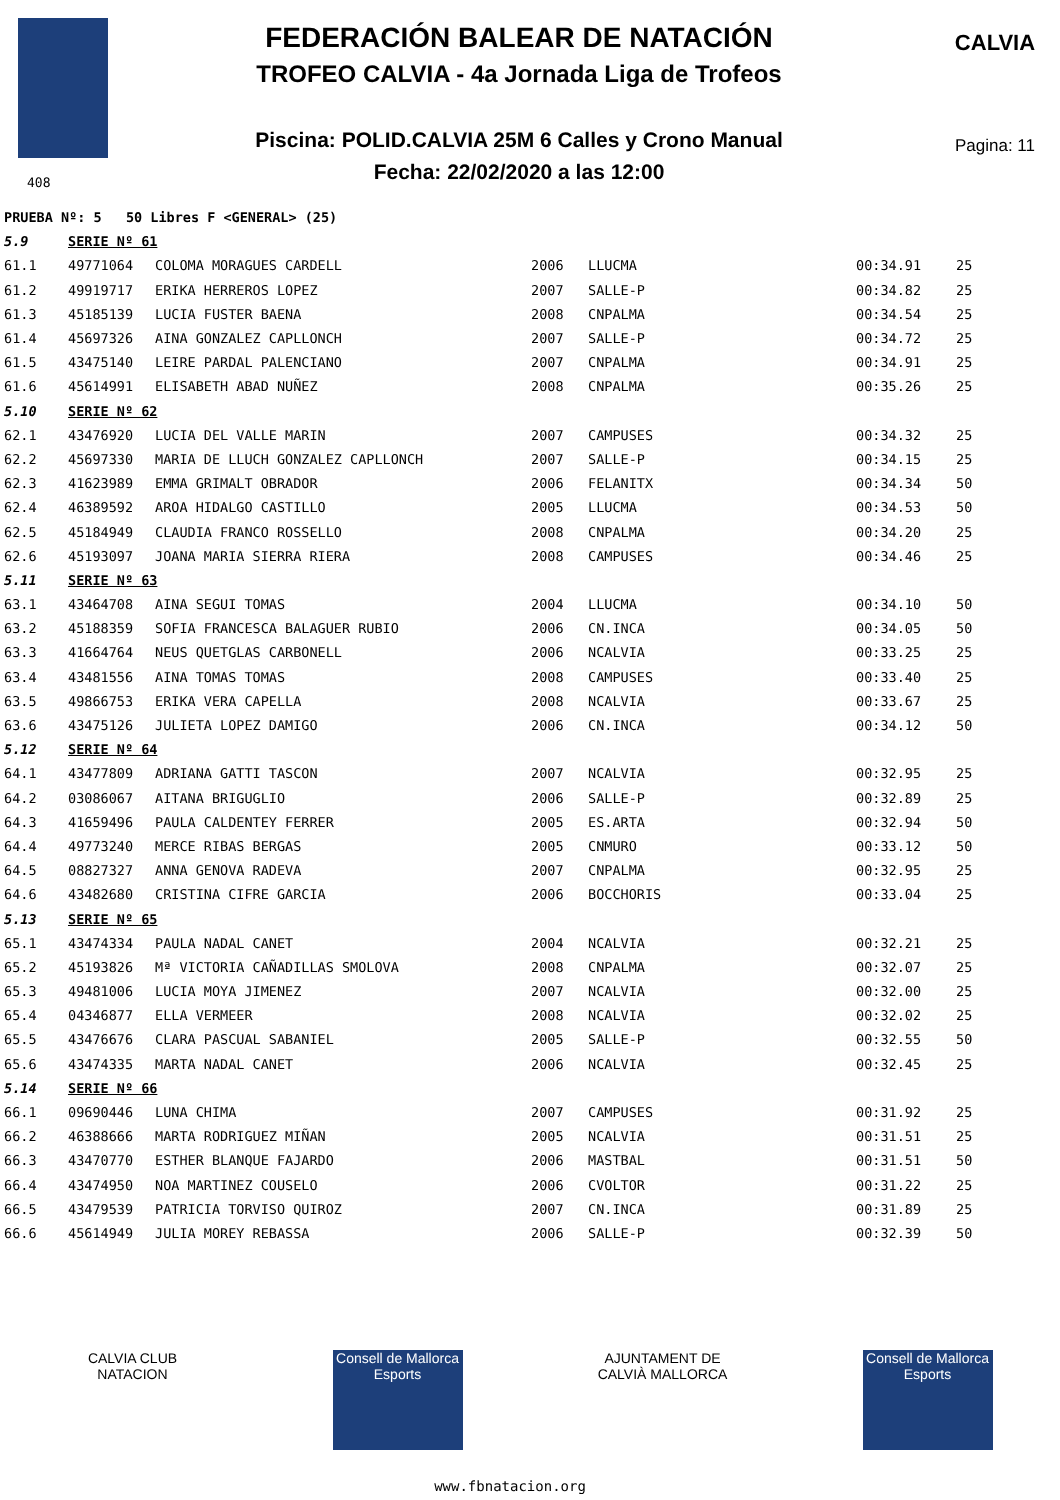FEDERACIÓN BALEAR DE NATACIÓN
TROFEO CALVIA - 4a Jornada Liga de Trofeos
Piscina: POLID.CALVIA 25M 6 Calles y Crono Manual
Fecha: 22/02/2020 a las 12:00
CALVIA
Pagina: 11
408
| PRUEBA Nº: 5 50 Libres F <GENERAL> (25) | | | | | | |
| 5.9 | SERIE Nº 61 | | | | | |
| 61.1 | 49771064 | COLOMA MORAGUES CARDELL | 2006 | LLUCMA | 00:34.91 | 25 |
| 61.2 | 49919717 | ERIKA HERREROS LOPEZ | 2007 | SALLE-P | 00:34.82 | 25 |
| 61.3 | 45185139 | LUCIA FUSTER BAENA | 2008 | CNPALMA | 00:34.54 | 25 |
| 61.4 | 45697326 | AINA GONZALEZ CAPLLONCH | 2007 | SALLE-P | 00:34.72 | 25 |
| 61.5 | 43475140 | LEIRE PARDAL PALENCIANO | 2007 | CNPALMA | 00:34.91 | 25 |
| 61.6 | 45614991 | ELISABETH ABAD NUÑEZ | 2008 | CNPALMA | 00:35.26 | 25 |
| 5.10 | SERIE Nº 62 | | | | | |
| 62.1 | 43476920 | LUCIA DEL VALLE MARIN | 2007 | CAMPUSES | 00:34.32 | 25 |
| 62.2 | 45697330 | MARIA DE LLUCH GONZALEZ CAPLLONCH | 2007 | SALLE-P | 00:34.15 | 25 |
| 62.3 | 41623989 | EMMA GRIMALT OBRADOR | 2006 | FELANITX | 00:34.34 | 50 |
| 62.4 | 46389592 | AROA HIDALGO CASTILLO | 2005 | LLUCMA | 00:34.53 | 50 |
| 62.5 | 45184949 | CLAUDIA FRANCO ROSSELLO | 2008 | CNPALMA | 00:34.20 | 25 |
| 62.6 | 45193097 | JOANA MARIA SIERRA RIERA | 2008 | CAMPUSES | 00:34.46 | 25 |
| 5.11 | SERIE Nº 63 | | | | | |
| 63.1 | 43464708 | AINA SEGUI TOMAS | 2004 | LLUCMA | 00:34.10 | 50 |
| 63.2 | 45188359 | SOFIA FRANCESCA BALAGUER RUBIO | 2006 | CN.INCA | 00:34.05 | 50 |
| 63.3 | 41664764 | NEUS QUETGLAS CARBONELL | 2006 | NCALVIA | 00:33.25 | 25 |
| 63.4 | 43481556 | AINA TOMAS TOMAS | 2008 | CAMPUSES | 00:33.40 | 25 |
| 63.5 | 49866753 | ERIKA VERA CAPELLA | 2008 | NCALVIA | 00:33.67 | 25 |
| 63.6 | 43475126 | JULIETA LOPEZ DAMIGO | 2006 | CN.INCA | 00:34.12 | 50 |
| 5.12 | SERIE Nº 64 | | | | | |
| 64.1 | 43477809 | ADRIANA GATTI TASCON | 2007 | NCALVIA | 00:32.95 | 25 |
| 64.2 | 03086067 | AITANA BRIGUGLIO | 2006 | SALLE-P | 00:32.89 | 25 |
| 64.3 | 41659496 | PAULA CALDENTEY FERRER | 2005 | ES.ARTA | 00:32.94 | 50 |
| 64.4 | 49773240 | MERCE RIBAS BERGAS | 2005 | CNMURO | 00:33.12 | 50 |
| 64.5 | 08827327 | ANNA GENOVA RADEVA | 2007 | CNPALMA | 00:32.95 | 25 |
| 64.6 | 43482680 | CRISTINA CIFRE GARCIA | 2006 | BOCCHORIS | 00:33.04 | 25 |
| 5.13 | SERIE Nº 65 | | | | | |
| 65.1 | 43474334 | PAULA NADAL CANET | 2004 | NCALVIA | 00:32.21 | 25 |
| 65.2 | 45193826 | Mª VICTORIA CAÑADILLAS SMOLOVA | 2008 | CNPALMA | 00:32.07 | 25 |
| 65.3 | 49481006 | LUCIA MOYA JIMENEZ | 2007 | NCALVIA | 00:32.00 | 25 |
| 65.4 | 04346877 | ELLA VERMEER | 2008 | NCALVIA | 00:32.02 | 25 |
| 65.5 | 43476676 | CLARA PASCUAL SABANIEL | 2005 | SALLE-P | 00:32.55 | 50 |
| 65.6 | 43474335 | MARTA NADAL CANET | 2006 | NCALVIA | 00:32.45 | 25 |
| 5.14 | SERIE Nº 66 | | | | | |
| 66.1 | 09690446 | LUNA CHIMA | 2007 | CAMPUSES | 00:31.92 | 25 |
| 66.2 | 46388666 | MARTA RODRIGUEZ MIÑAN | 2005 | NCALVIA | 00:31.51 | 25 |
| 66.3 | 43470770 | ESTHER BLANQUE FAJARDO | 2006 | MASTBAL | 00:31.51 | 50 |
| 66.4 | 43474950 | NOA MARTINEZ COUSELO | 2006 | CVOLTOR | 00:31.22 | 25 |
| 66.5 | 43479539 | PATRICIA TORVISO QUIROZ | 2007 | CN.INCA | 00:31.89 | 25 |
| 66.6 | 45614949 | JULIA MOREY REBASSA | 2006 | SALLE-P | 00:32.39 | 50 |
CALVIA CLUB NATACION
Consell de Mallorca Esports
AJUNTAMENT DE CALVIÀ MALLORCA
Consell de Mallorca Esports
www.fbnatacion.org